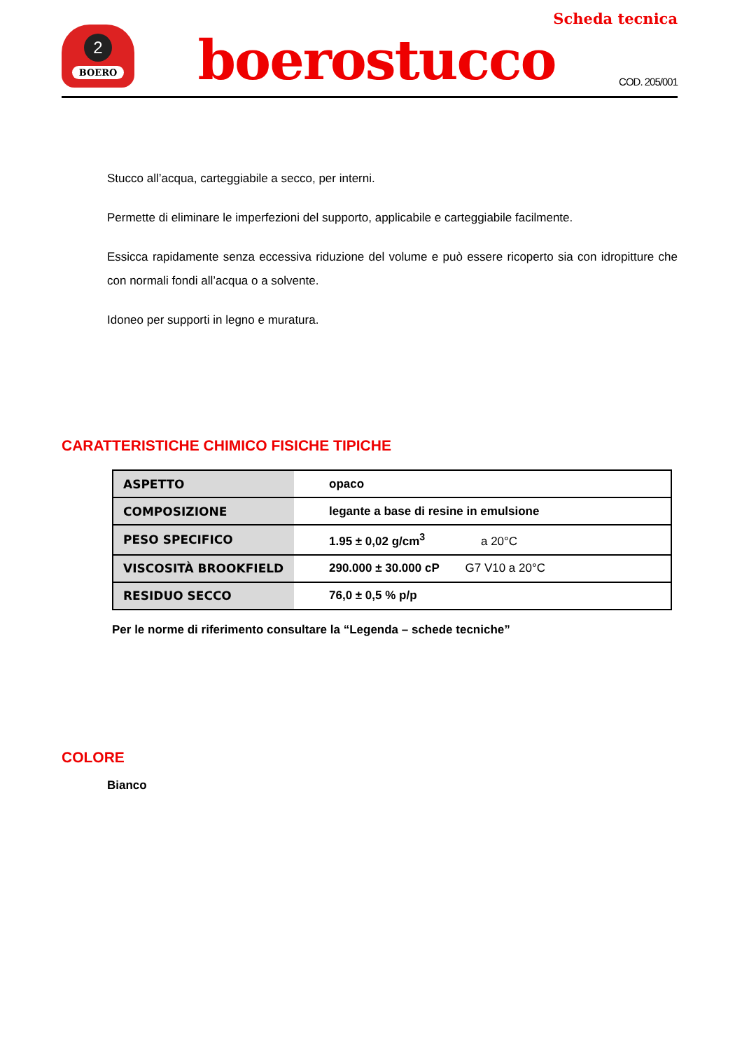Scheda tecnica
2
BOERO
boerostucco
COD. 205/001
Stucco all’acqua, carteggiabile a secco, per interni.
Permette di eliminare le imperfezioni del supporto, applicabile e carteggiabile facilmente.
Essicca rapidamente senza eccessiva riduzione del volume e può essere ricoperto sia con idropitture che con normali fondi all’acqua o a solvente.
Idoneo per supporti in legno e muratura.
CARATTERISTICHE CHIMICO FISICHE TIPICHE
| ASPETTO | opaco |
| COMPOSIZIONE | legante a base di resine in emulsione |
| PESO SPECIFICO | 1.95 ± 0,02 g/cm<sup>3</sup> a 20°C |
| VISCOSITÀ BROOKFIELD | 290.000 ± 30.000 cP G7 V10 a 20°C |
| RESIDUO SECCO | 76,0 ± 0,5 % p/p |
Per le norme di riferimento consultare la “Legenda – schede tecniche”
COLORE
Bianco